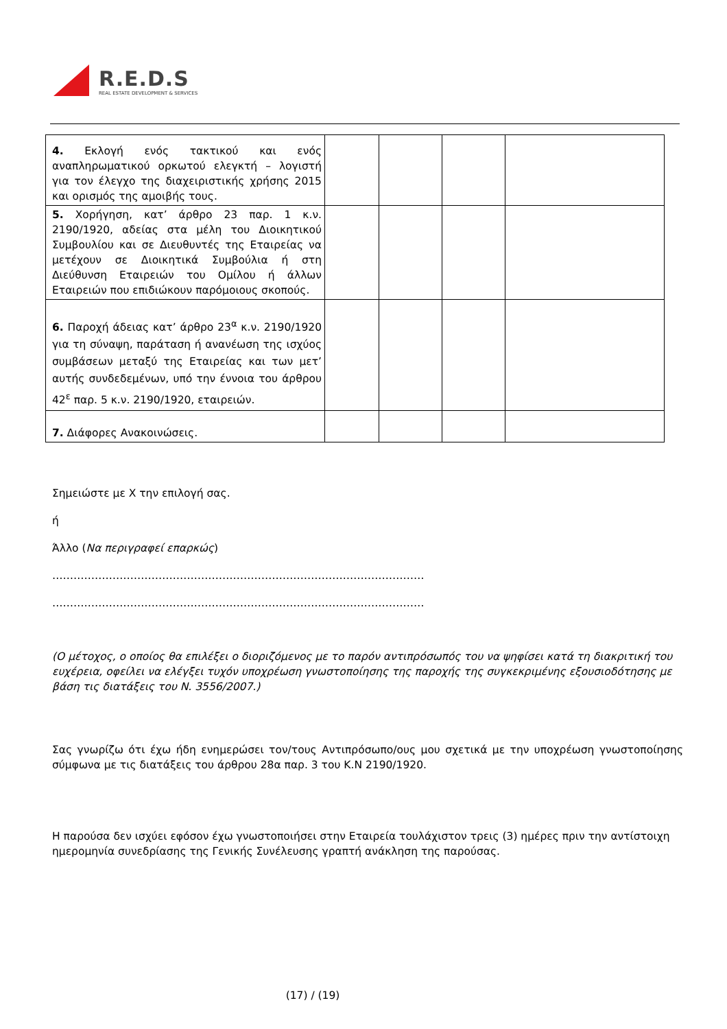R.E.D.S
REAL ESTATE DEVELOPMENT & SERVICES
| 4. Εκλογή ενός τακτικού και ενός αναπληρωματικού ορκωτού ελεγκτή – λογιστή για τον έλεγχο της διαχειριστικής χρήσης 2015 και ορισμός της αμοιβής τους. | | | | |
| 5. Χορήγηση, κατ’ άρθρο 23 παρ. 1 κ.ν. 2190/1920, αδείας στα μέλη του Διοικητικού Συμβουλίου και σε Διευθυντές της Εταιρείας να μετέχουν σε Διοικητικά Συμβούλια ή στη Διεύθυνση Εταιρειών του Ομίλου ή άλλων Εταιρειών που επιδιώκουν παρόμοιους σκοπούς. | | | | |
| 6. Παροχή άδειας κατ’ άρθρο 23<sup>α</sup> κ.ν. 2190/1920 για τη σύναψη, παράταση ή ανανέωση της ισχύος συμβάσεων μεταξύ της Εταιρείας και των μετ’ αυτής συνδεδεμένων, υπό την έννοια του άρθρου 42<sup>ε</sup> παρ. 5 κ.ν. 2190/1920, εταιρειών. | | | | |
| 7. Διάφορες Ανακοινώσεις. | | | | |
Σημειώστε με Χ την επιλογή σας.
ή
Άλλο (Να περιγραφεί επαρκώς)
……………………………………………………………………………………………
……………………………………………………………………………………………
(Ο μέτοχος, ο οποίος θα επιλέξει ο διοριζόμενος με το παρόν αντιπρόσωπός του να ψηφίσει κατά τη διακριτική του ευχέρεια, οφείλει να ελέγξει τυχόν υποχρέωση γνωστοποίησης της παροχής της συγκεκριμένης εξουσιοδότησης με βάση τις διατάξεις του Ν. 3556/2007.)
Σας γνωρίζω ότι έχω ήδη ενημερώσει τον/τους Αντιπρόσωπο/ους μου σχετικά με την υποχρέωση γνωστοποίησης σύμφωνα με τις διατάξεις του άρθρου 28α παρ. 3 του Κ.Ν 2190/1920.
Η παρούσα δεν ισχύει εφόσον έχω γνωστοποιήσει στην Εταιρεία τουλάχιστον τρεις (3) ημέρες πριν την αντίστοιχη ημερομηνία συνεδρίασης της Γενικής Συνέλευσης γραπτή ανάκληση της παρούσας.
(17) / (19)